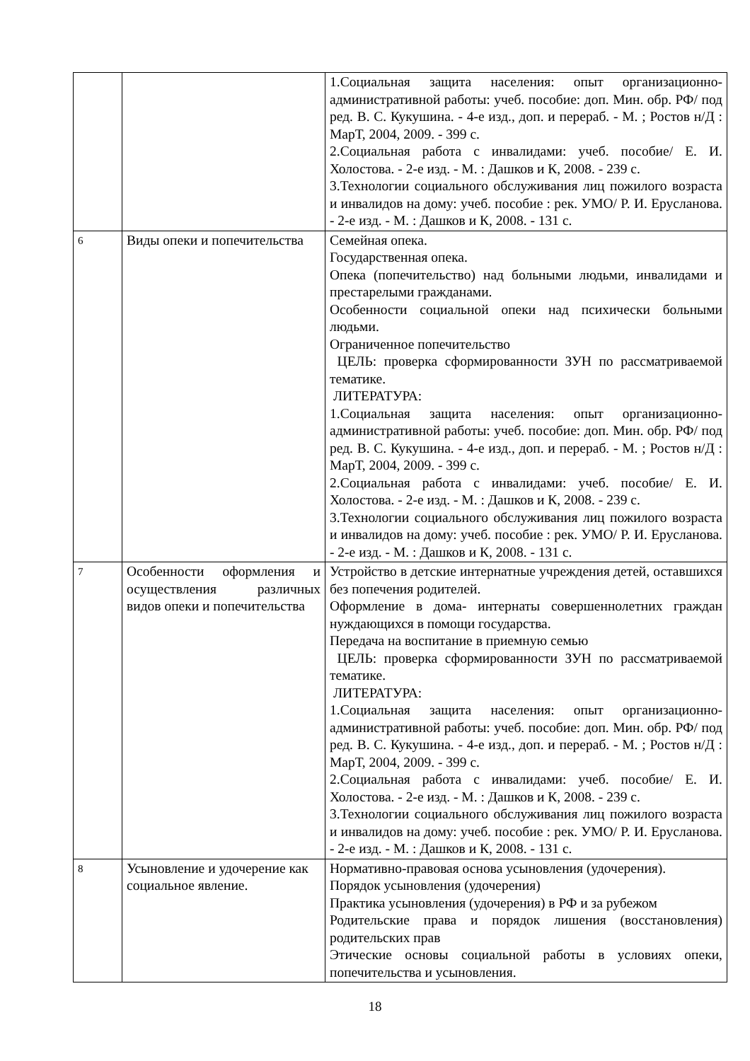| | | 1.Социальная защита населения: опыт организационно-административной работы: учеб. пособие: доп. Мин. обр. РФ/ под ред. В. С. Кукушина. - 4-е изд., доп. и перераб. - М. ; Ростов н/Д : МарТ, 2004, 2009. - 399 с. 2.Социальная работа с инвалидами: учеб. пособие/ Е. И. Холостова. - 2-е изд. - М. : Дашков и К, 2008. - 239 с. 3.Технологии социального обслуживания лиц пожилого возраста и инвалидов на дому: учеб. пособие : рек. УМО/ Р. И. Ерусланова. - 2-е изд. - М. : Дашков и К, 2008. - 131 с. |
| 6 | Виды опеки и попечительства | Семейная опека. Государственная опека. Опека (попечительство) над больными людьми, инвалидами и престарелыми гражданами. Особенности социальной опеки над психически больными людьми. Ограниченное попечительство ЦЕЛЬ: проверка сформированности ЗУН по рассматриваемой тематике. ЛИТЕРАТУРА: 1.Социальная защита населения: опыт организационно-административной работы: учеб. пособие: доп. Мин. обр. РФ/ под ред. В. С. Кукушина. - 4-е изд., доп. и перераб. - М. ; Ростов н/Д : МарТ, 2004, 2009. - 399 с. 2.Социальная работа с инвалидами: учеб. пособие/ Е. И. Холостова. - 2-е изд. - М. : Дашков и К, 2008. - 239 с. 3.Технологии социального обслуживания лиц пожилого возраста и инвалидов на дому: учеб. пособие : рек. УМО/ Р. И. Ерусланова. - 2-е изд. - М. : Дашков и К, 2008. - 131 с. |
| 7 | Особенности оформления и осуществления различных видов опеки и попечительства | Устройство в детские интернатные учреждения детей, оставшихся без попечения родителей. Оформление в дома- интернаты совершеннолетних граждан нуждающихся в помощи государства. Передача на воспитание в приемную семью ЦЕЛЬ: проверка сформированности ЗУН по рассматриваемой тематике. ЛИТЕРАТУРА: 1.Социальная защита населения: опыт организационно-административной работы: учеб. пособие: доп. Мин. обр. РФ/ под ред. В. С. Кукушина. - 4-е изд., доп. и перераб. - М. ; Ростов н/Д : МарТ, 2004, 2009. - 399 с. 2.Социальная работа с инвалидами: учеб. пособие/ Е. И. Холостова. - 2-е изд. - М. : Дашков и К, 2008. - 239 с. 3.Технологии социального обслуживания лиц пожилого возраста и инвалидов на дому: учеб. пособие : рек. УМО/ Р. И. Ерусланова. - 2-е изд. - М. : Дашков и К, 2008. - 131 с. |
| 8 | Усыновление и удочерение как социальное явление. | Нормативно-правовая основа усыновления (удочерения). Порядок усыновления (удочерения) Практика усыновления (удочерения) в РФ и за рубежом Родительские права и порядок лишения (восстановления) родительских прав Этические основы социальной работы в условиях опеки, попечительства и усыновления. |
18